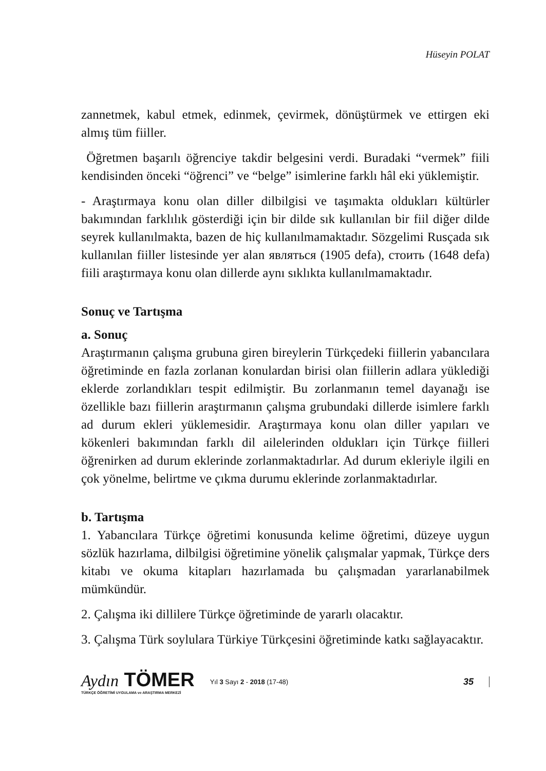Hüseyin POLAT
zannetmek, kabul etmek, edinmek, çevirmek, dönüştürmek ve ettirgen eki almış tüm fiiller.
Öğretmen başarılı öğrenciye takdir belgesini verdi. Buradaki “vermek” fiili kendisinden önceki “öğrenci” ve “belge” isimlerine farklı hâl eki yüklemiştir.
- Araştırmaya konu olan diller dilbilgisi ve taşımakta oldukları kültürler bakımından farklılık gösterdiği için bir dilde sık kullanılan bir fiil diğer dilde seyrek kullanılmakta, bazen de hiç kullanılmamaktadır. Sözgelimi Rusçada sık kullanılan fiiller listesinde yer alan являться (1905 defa), стоить (1648 defa) fiili araştırmaya konu olan dillerde aynı sıklıkta kullanılmamaktadır.
Sonuç ve Tartışma
a. Sonuç
Araştırmanın çalışma grubuna giren bireylerin Türkçedeki fiillerin yabancılara öğretiminde en fazla zorlanan konulardan birisi olan fiillerin adlara yüklediği eklerde zorlandıkları tespit edilmiştir. Bu zorlanmanın temel dayanağı ise özellikle bazı fiillerin araştırmanın çalışma grubundaki dillerde isimlere farklı ad durum ekleri yüklemesidir. Araştırmaya konu olan diller yapıları ve kökenleri bakımından farklı dil ailelerinden oldukları için Türkçe fiilleri öğrenirken ad durum eklerinde zorlanmaktadırlar. Ad durum ekleriyle ilgili en çok yönelme, belirtme ve çıkma durumu eklerinde zorlanmaktadırlar.
b. Tartışma
1. Yabancılara Türkçe öğretimi konusunda kelime öğretimi, düzeye uygun sözlük hazırlama, dilbilgisi öğretimine yönelik çalışmalar yapmak, Türkçe ders kitabı ve okuma kitapları hazırlamada bu çalışmadan yararlanabilmek mümkündür.
2. Çalışma iki dillilere Türkçe öğretiminde de yararlı olacaktır.
3. Çalışma Türk soylulara Türkiye Türkçesini öğretiminde katkı sağlayacaktır.
Aydın TÖMER
TÜRKÇE ÖĞRETİMİ UYGULAMA ve ARAŞTIRMA MERKEZİ
Yıl 3 Sayı 2 - 2018 (17-48)
35